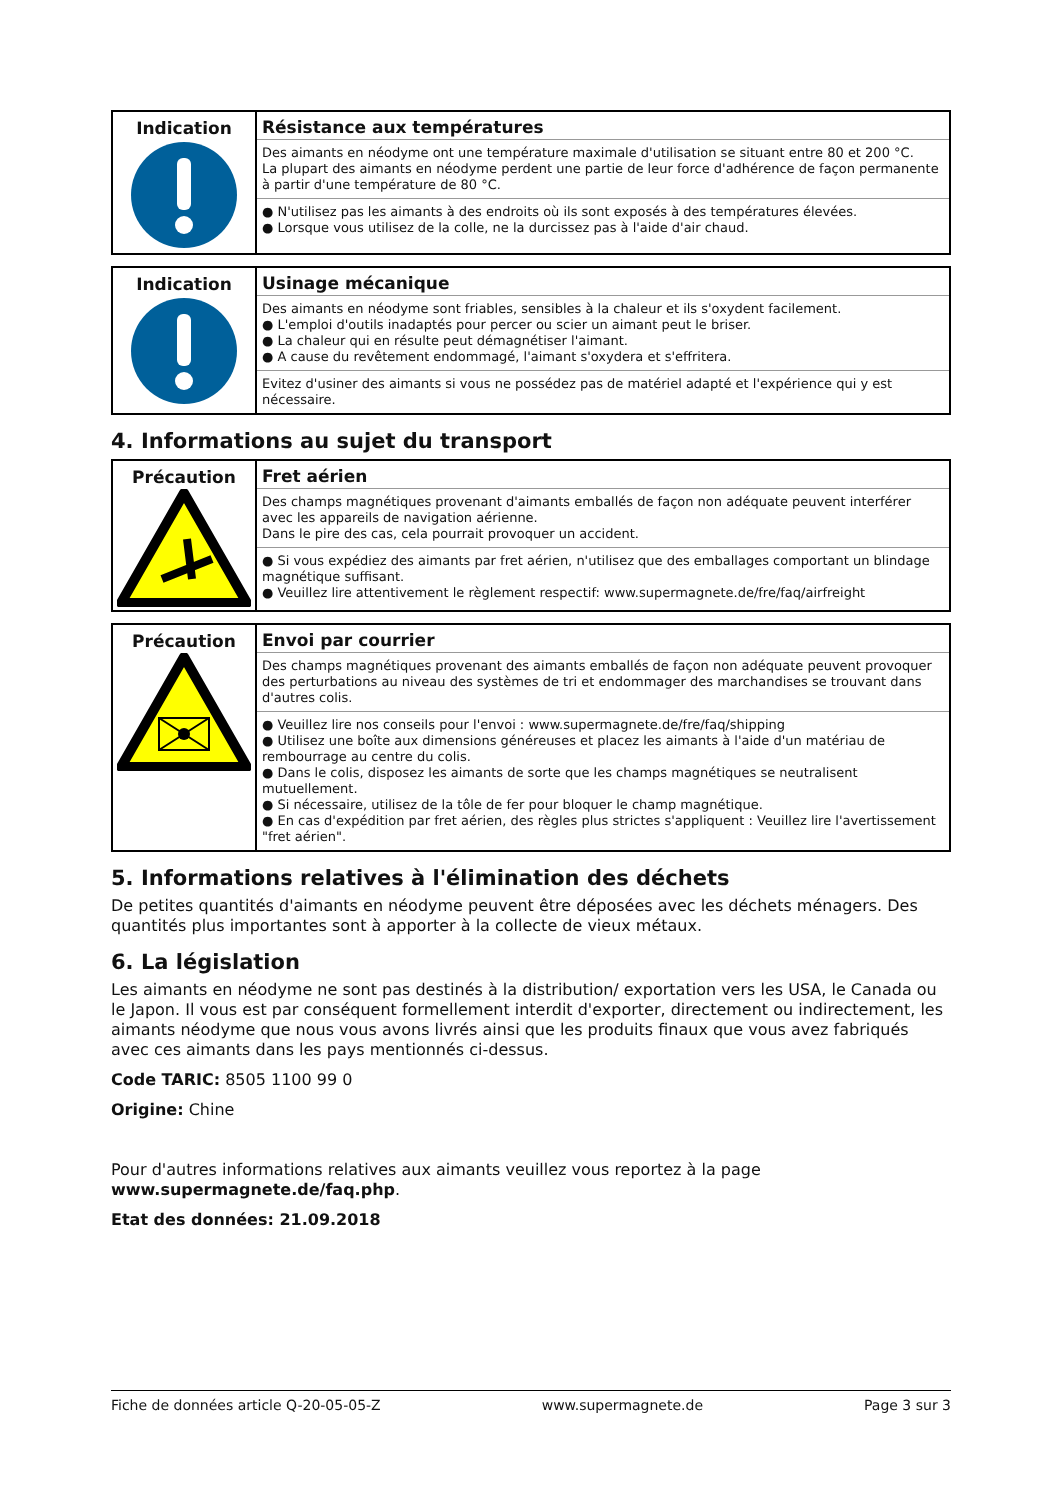| Indication | Résistance aux températures Des aimants en néodyme ont une température maximale d'utilisation se situant entre 80 et 200 °C. La plupart des aimants en néodyme perdent une partie de leur force d'adhérence de façon permanente à partir d'une température de 80 °C. ● N'utilisez pas les aimants à des endroits où ils sont exposés à des températures élevées. ● Lorsque vous utilisez de la colle, ne la durcissez pas à l'aide d'air chaud. |
| Indication | Usinage mécanique Des aimants en néodyme sont friables, sensibles à la chaleur et ils s'oxydent facilement. ● L'emploi d'outils inadaptés pour percer ou scier un aimant peut le briser. ● La chaleur qui en résulte peut démagnétiser l'aimant. ● A cause du revêtement endommagé, l'aimant s'oxydera et s'effritera. Evitez d'usiner des aimants si vous ne possédez pas de matériel adapté et l'expérience qui y est nécessaire. |
4. Informations au sujet du transport
| Précaution | Fret aérien Des champs magnétiques provenant d'aimants emballés de façon non adéquate peuvent interférer avec les appareils de navigation aérienne. Dans le pire des cas, cela pourrait provoquer un accident. ● Si vous expédiez des aimants par fret aérien, n'utilisez que des emballages comportant un blindage magnétique suffisant. ● Veuillez lire attentivement le règlement respectif: www.supermagnete.de/fre/faq/airfreight |
| Précaution | Envoi par courrier Des champs magnétiques provenant des aimants emballés de façon non adéquate peuvent provoquer des perturbations au niveau des systèmes de tri et endommager des marchandises se trouvant dans d'autres colis. ● Veuillez lire nos conseils pour l'envoi : www.supermagnete.de/fre/faq/shipping ● Utilisez une boîte aux dimensions généreuses et placez les aimants à l'aide d'un matériau de rembourrage au centre du colis. ● Dans le colis, disposez les aimants de sorte que les champs magnétiques se neutralisent mutuellement. ● Si nécessaire, utilisez de la tôle de fer pour bloquer le champ magnétique. ● En cas d'expédition par fret aérien, des règles plus strictes s'appliquent : Veuillez lire l'avertissement "fret aérien". |
5. Informations relatives à l'élimination des déchets
De petites quantités d'aimants en néodyme peuvent être déposées avec les déchets ménagers. Des quantités plus importantes sont à apporter à la collecte de vieux métaux.
6. La législation
Les aimants en néodyme ne sont pas destinés à la distribution/ exportation vers les USA, le Canada ou le Japon. Il vous est par conséquent formellement interdit d'exporter, directement ou indirectement, les aimants néodyme que nous vous avons livrés ainsi que les produits finaux que vous avez fabriqués avec ces aimants dans les pays mentionnés ci-dessus.
Code TARIC: 8505 1100 99 0
Origine: Chine
Pour d'autres informations relatives aux aimants veuillez vous reportez à la page
www.supermagnete.de/faq.php.
Etat des données: 21.09.2018
Fiche de données article Q-20-05-05-Z www.supermagnete.de Page 3 sur 3